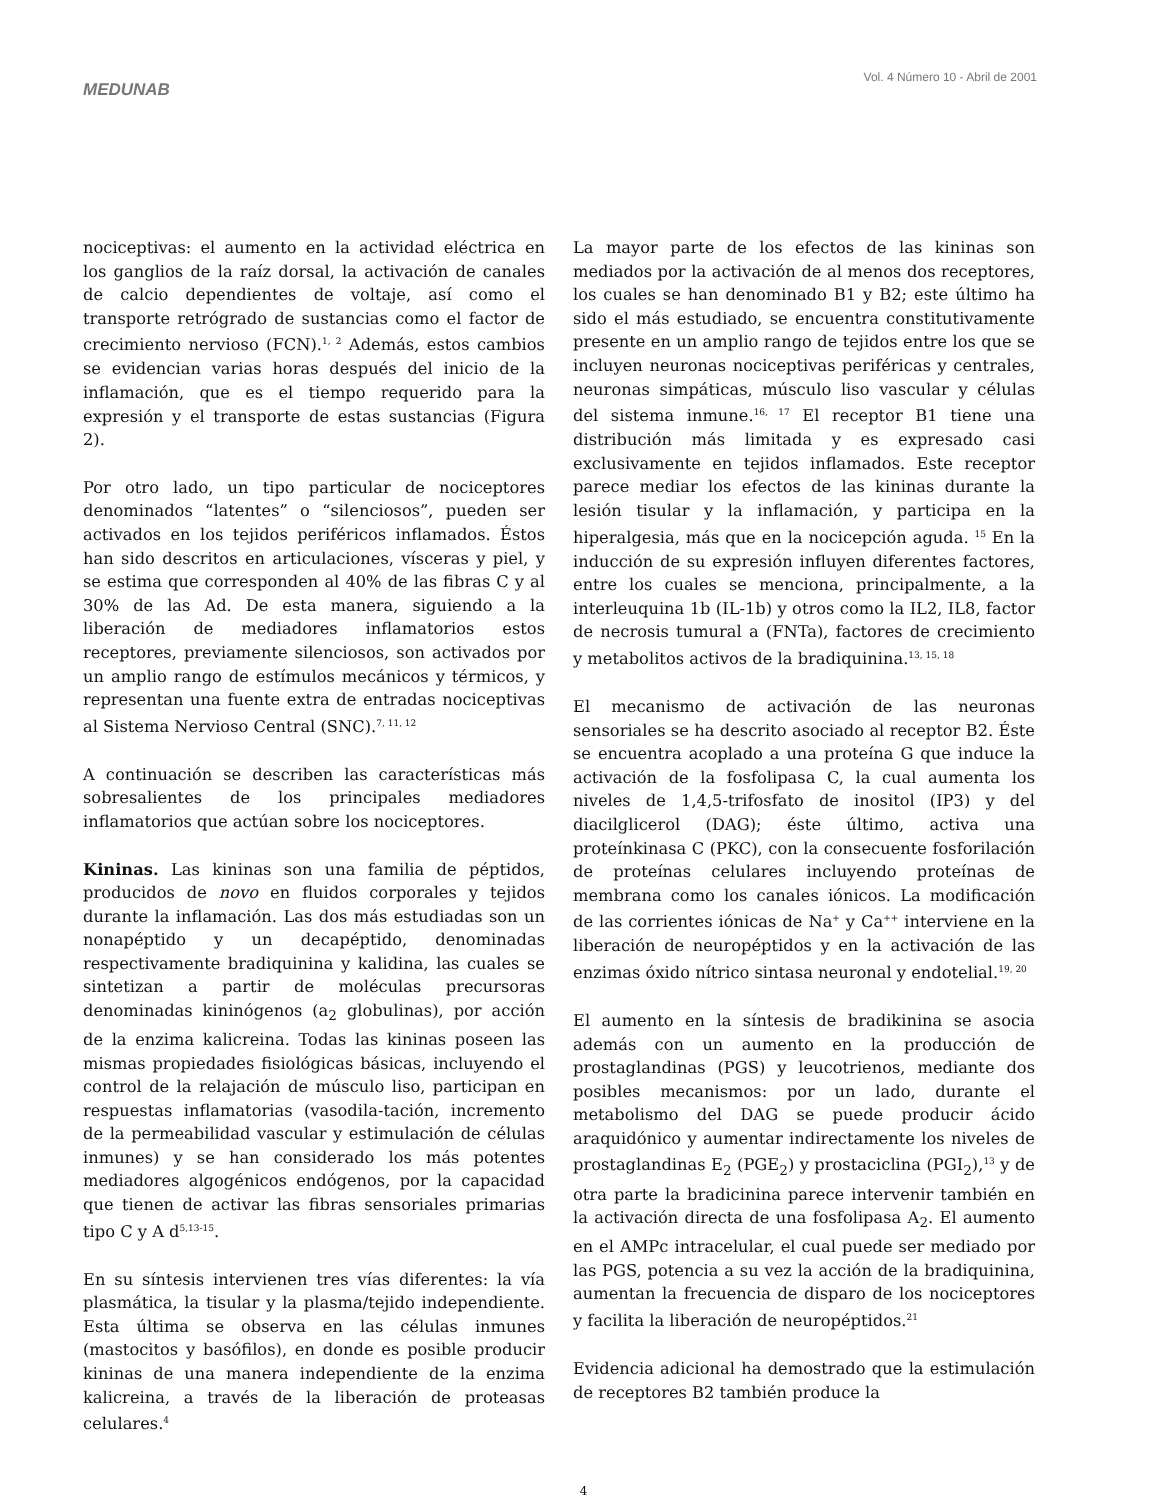MEDUNAB
Vol. 4 Número 10 - Abril de 2001
nociceptivas: el aumento en la actividad eléctrica en los ganglios de la raíz dorsal, la activación de canales de calcio dependientes de voltaje, así como el transporte retrógrado de sustancias como el factor de crecimiento nervioso (FCN).<sup>1, 2</sup> Además, estos cambios se evidencian varias horas después del inicio de la inflamación, que es el tiempo requerido para la expresión y el transporte de estas sustancias (Figura 2).
Por otro lado, un tipo particular de nociceptores denominados “latentes” o “silenciosos”, pueden ser activados en los tejidos periféricos inflamados. Éstos han sido descritos en articulaciones, vísceras y piel, y se estima que corresponden al 40% de las fibras C y al 30% de las Ad. De esta manera, siguiendo a la liberación de mediadores inflamatorios estos receptores, previamente silenciosos, son activados por un amplio rango de estímulos mecánicos y térmicos, y representan una fuente extra de entradas nociceptivas al Sistema Nervioso Central (SNC).<sup>7, 11, 12</sup>
A continuación se describen las características más sobresalientes de los principales mediadores inflamatorios que actúan sobre los nociceptores.
Kininas. Las kininas son una familia de péptidos, producidos de novo en fluidos corporales y tejidos durante la inflamación. Las dos más estudiadas son un nonapéptido y un decapéptido, denominadas respectivamente bradiquinina y kalidina, las cuales se sintetizan a partir de moléculas precursoras denominadas kininógenos (a<sub>2</sub> globulinas), por acción de la enzima kalicreina. Todas las kininas poseen las mismas propiedades fisiológicas básicas, incluyendo el control de la relajación de músculo liso, participan en respuestas inflamatorias (vasodila-tación, incremento de la permeabilidad vascular y estimulación de células inmunes) y se han considerado los más potentes mediadores algogénicos endógenos, por la capacidad que tienen de activar las fibras sensoriales primarias tipo C y A d<sup>5,13-15</sup>.
En su síntesis intervienen tres vías diferentes: la vía plasmática, la tisular y la plasma/tejido independiente. Esta última se observa en las células inmunes (mastocitos y basófilos), en donde es posible producir kininas de una manera independiente de la enzima kalicreina, a través de la liberación de proteasas celulares.<sup>4</sup>
La mayor parte de los efectos de las kininas son mediados por la activación de al menos dos receptores, los cuales se han denominado B1 y B2; este último ha sido el más estudiado, se encuentra constitutivamente presente en un amplio rango de tejidos entre los que se incluyen neuronas nociceptivas periféricas y centrales, neuronas simpáticas, músculo liso vascular y células del sistema inmune.<sup>16, 17</sup> El receptor B1 tiene una distribución más limitada y es expresado casi exclusivamente en tejidos inflamados. Este receptor parece mediar los efectos de las kininas durante la lesión tisular y la inflamación, y participa en la hiperalgesia, más que en la nocicepción aguda. <sup>15</sup> En la inducción de su expresión influyen diferentes factores, entre los cuales se menciona, principalmente, a la interleuquina 1b (IL-1b) y otros como la IL2, IL8, factor de necrosis tumural a (FNTa), factores de crecimiento y metabolitos activos de la bradiquinina.<sup>13, 15, 18</sup>
El mecanismo de activación de las neuronas sensoriales se ha descrito asociado al receptor B2. Éste se encuentra acoplado a una proteína G que induce la activación de la fosfolipasa C, la cual aumenta los niveles de 1,4,5-trifosfato de inositol (IP3) y del diacilglicerol (DAG); éste último, activa una proteínkinasa C (PKC), con la consecuente fosforilación de proteínas celulares incluyendo proteínas de membrana como los canales iónicos. La modificación de las corrientes iónicas de Na<sup>+</sup> y Ca<sup>++</sup> interviene en la liberación de neuropéptidos y en la activación de las enzimas óxido nítrico sintasa neuronal y endotelial.<sup>19, 20</sup>
El aumento en la síntesis de bradikinina se asocia además con un aumento en la producción de prostaglandinas (PGS) y leucotrienos, mediante dos posibles mecanismos: por un lado, durante el metabolismo del DAG se puede producir ácido araquidónico y aumentar indirectamente los niveles de prostaglandinas E<sub>2</sub> (PGE<sub>2</sub>) y prostaciclina (PGI<sub>2</sub>),<sup>13</sup> y de otra parte la bradicinina parece intervenir también en la activación directa de una fosfolipasa A<sub>2</sub>. El aumento en el AMPc intracelular, el cual puede ser mediado por las PGS, potencia a su vez la acción de la bradiquinina, aumentan la frecuencia de disparo de los nociceptores y facilita la liberación de neuropéptidos.<sup>21</sup>
Evidencia adicional ha demostrado que la estimulación de receptores B2 también produce la
4